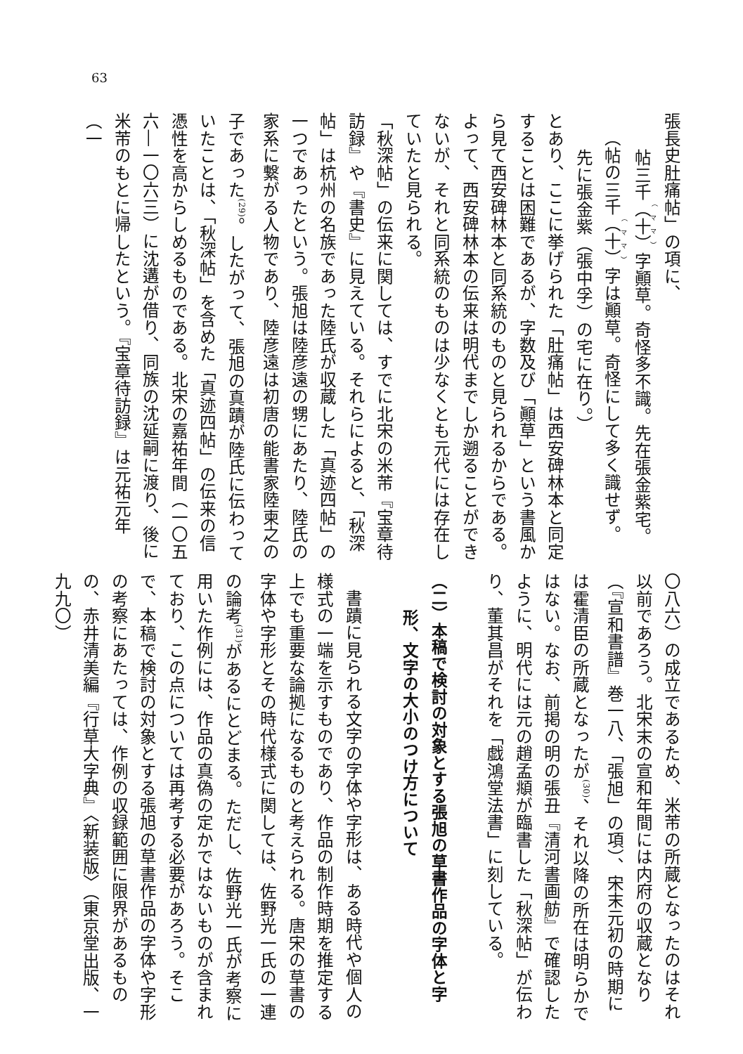63
張長史肚痛帖」の項に、
帖三千（十）字顚草。奇怪多不識。先在張金紫宅。
（帖の三千（十）字は顚草。奇怪にして多く識せず。
先に張金紫（張中孚）の宅に在り。）
とあり、ここに挙げられた「肚痛帖」は西安碑林本と同定することは困難であるが、字数及び「顚草」という書風から見て西安碑林本と同系統のものと見られるからである。よって、西安碑林本の伝来は明代までしか遡ることができないが、それと同系統のものは少なくとも元代には存在していたと見られる。
「秋深帖」の伝来に関しては、すでに北宋の米芾『宝章待訪録』や『書史』に見えている。それらによると、「秋深帖」は杭州の名族であった陸氏が収蔵した「真迹四帖」の一つであったという。張旭は陸彦遠の甥にあたり、陸氏の家系に繋がる人物であり、陸彦遠は初唐の能書家陸柬之の子であった<sup>(29)</sup>。したがって、張旭の真蹟が陸氏に伝わっていたことは、「秋深帖」を含めた「真迹四帖」の伝来の信憑性を高からしめるものである。北宋の嘉祐年間（一〇五六―一〇六三）に沈遘が借り、同族の沈延嗣に渡り、後に米芾のもとに帰したという。『宝章待訪録』は元祐元年（一
〇八六）の成立であるため、米芾の所蔵となったのはそれ以前であろう。北宋末の宣和年間には内府の収蔵となり（『宣和書譜』巻一八、「張旭」の項）、宋末元初の時期には霍清臣の所蔵となったが<sup>(30)</sup>、それ以降の所在は明らかではない。なお、前掲の明の張丑『清河書画舫』で確認したように、明代には元の趙孟頫が臨書した「秋深帖」が伝わり、董其昌がそれを「戯鴻堂法書」に刻している。
（二）本稿で検討の対象とする張旭の草書作品の字体と字
形、文字の大小のつけ方について
書蹟に見られる文字の字体や字形は、ある時代や個人の
様式の一端を示すものであり、作品の制作時期を推定する上でも重要な論拠になるものと考えられる。唐宋の草書の字体や字形とその時代様式に関しては、佐野光一氏の一連の論考<sup>(31)</sup>があるにとどまる。ただし、佐野光一氏が考察に用いた作例には、作品の真偽の定かではないものが含まれており、この点については再考する必要があろう。そこで、本稿で検討の対象とする張旭の草書作品の字体や字形の考察にあたっては、作例の収録範囲に限界があるものの、赤井清美編『行草大字典』〈新装版〉（東京堂出版、一九九〇）